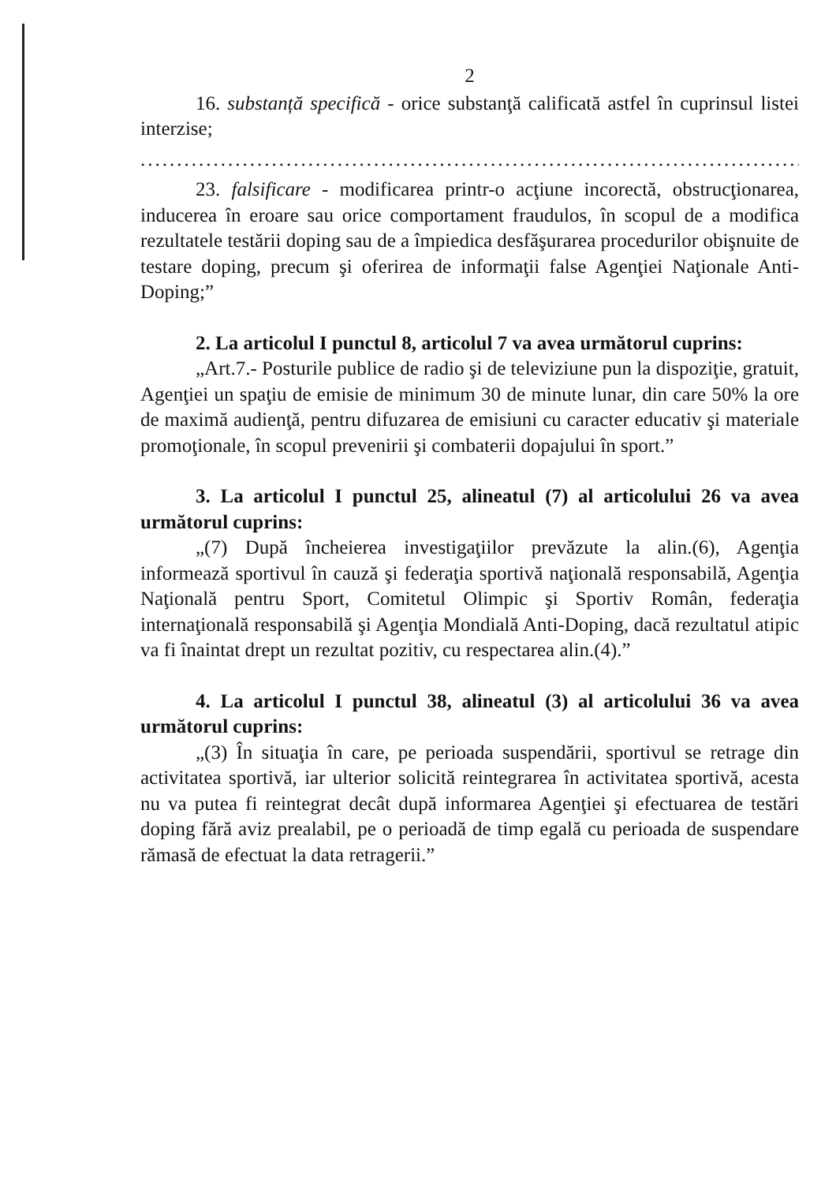2
16. substanță specifică - orice substanţă calificată astfel în cuprinsul listei interzise;
..............................................................................................
23. falsificare - modificarea printr-o acţiune incorectă, obstrucţionarea, inducerea în eroare sau orice comportament fraudulos, în scopul de a modifica rezultatele testării doping sau de a împiedica desfăşurarea procedurilor obişnuite de testare doping, precum şi oferirea de informaţii false Agenţiei Naţionale Anti-Doping;”
2. La articolul I punctul 8, articolul 7 va avea următorul cuprins:
„Art.7.- Posturile publice de radio şi de televiziune pun la dispoziţie, gratuit, Agenţiei un spaţiu de emisie de minimum 30 de minute lunar, din care 50% la ore de maximă audienţă, pentru difuzarea de emisiuni cu caracter educativ şi materiale promoţionale, în scopul prevenirii şi combaterii dopajului în sport.”
3. La articolul I punctul 25, alineatul (7) al articolului 26 va avea următorul cuprins:
„(7) După încheierea investigaţiilor prevăzute la alin.(6), Agenţia informează sportivul în cauză şi federaţia sportivă naţională responsabilă, Agenţia Naţională pentru Sport, Comitetul Olimpic şi Sportiv Român, federaţia internaţională responsabilă şi Agenţia Mondială Anti-Doping, dacă rezultatul atipic va fi înaintat drept un rezultat pozitiv, cu respectarea alin.(4).”
4. La articolul I punctul 38, alineatul (3) al articolului 36 va avea următorul cuprins:
„(3) În situaţia în care, pe perioada suspendării, sportivul se retrage din activitatea sportivă, iar ulterior solicită reintegrarea în activitatea sportivă, acesta nu va putea fi reintegrat decât după informarea Agenţiei şi efectuarea de testări doping fără aviz prealabil, pe o perioadă de timp egală cu perioada de suspendare rămasă de efectuat la data retragerii.”